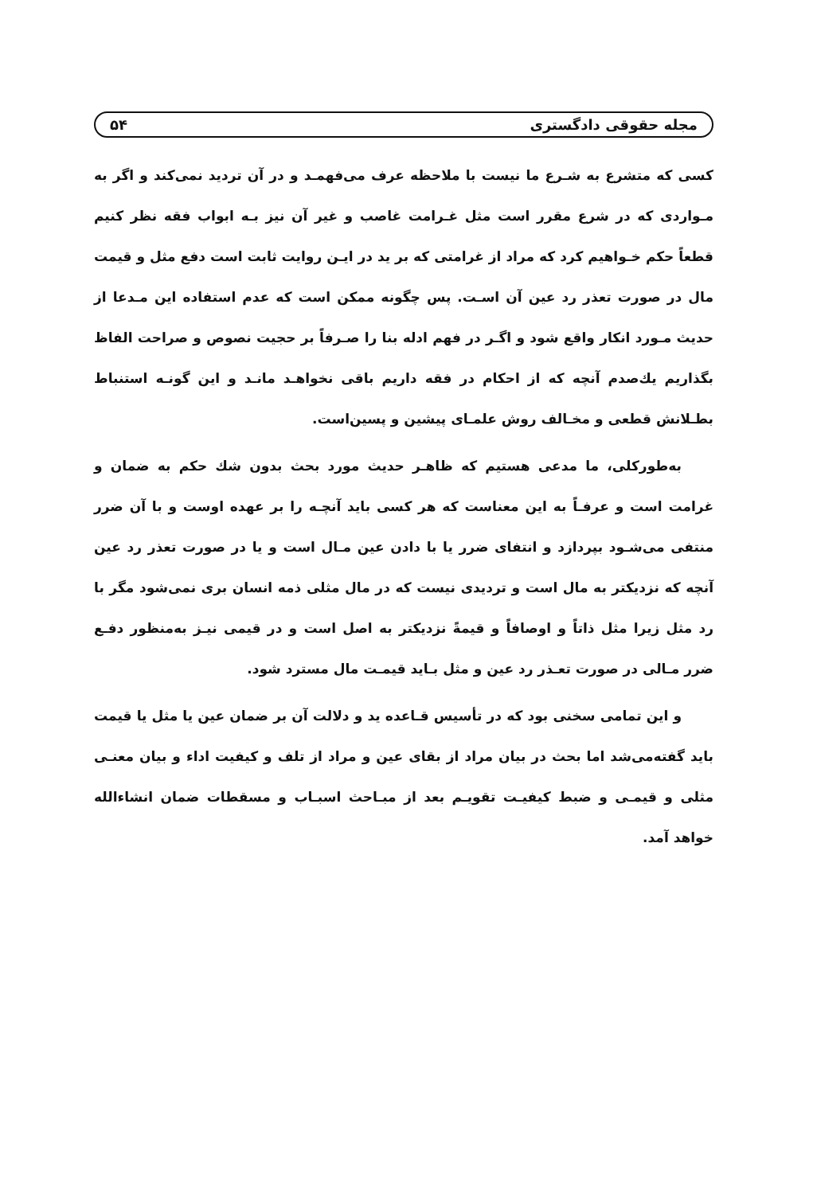مجله حقوقی دادگستری ۵۴
کسی که متشرع به شـرع ما نیست با ملاحظه عرف می‌فهمـد و در آن تردید نمی‌کند و اگر به مـواردی که در شرع مقرر است مثل غـرامت غاصب و غیر آن نیز بـه ابواب فقه نظر کنیم قطعاً حکم خـواهیم کرد که مراد از غرامتی که بر ید در ایـن روایت ثابت است دفع مثل و قیمت مال در صورت تعذر رد عین آن اسـت. پس چگونه ممکن است که عدم استفاده این مـدعا از حدیث مـورد انکار واقع شود و اگـر در فهم ادله بنا را صـرفاً بر حجیت نصوص و صراحت الفاظ بگذاریم یك‌صدم آنچه که از احکام در فقه داریم باقی نخواهـد مانـد و این گونـه استنباط بطـلانش قطعی و مخـالف روش علمـای پیشین و پسین‌است.
به‌طورکلی، ما مدعی هستیم که ظاهـر حدیث مورد بحث بدون شك حکم به ضمان و غرامت است و عرفـاً به این معناست که هر کسی باید آنچـه را بر عهده اوست و با آن ضرر منتفی می‌شـود بپردازد و انتفای ضرر یا با دادن عین مـال است و یا در صورت تعذر رد عین آنچه که نزدیکتر به مال است و تردیدی نیست که در مال مثلی ذمه انسان بری نمی‌شود مگر با رد مثل زیرا مثل ذاتاً و اوصافاً و قیمةً نزدیکتر به اصل است و در قیمی نیـز به‌منظور دفـع ضرر مـالی در صورت تعـذر رد عین و مثل بـاید قیمـت مال مسترد شود.
و این تمامی سخنی بود که در تأسیس قـاعده ید و دلالت آن بر ضمان عین یا مثل یا قیمت باید گفته‌می‌شد اما بحث در بیان مراد از بقای عین و مراد از تلف و کیفیت اداء و بیان معنـی مثلی و قیمـی و ضبط کیفیـت تقویـم بعد از مبـاحث اسبـاب و مسقطات ضمان انشاءالله خواهد آمد.